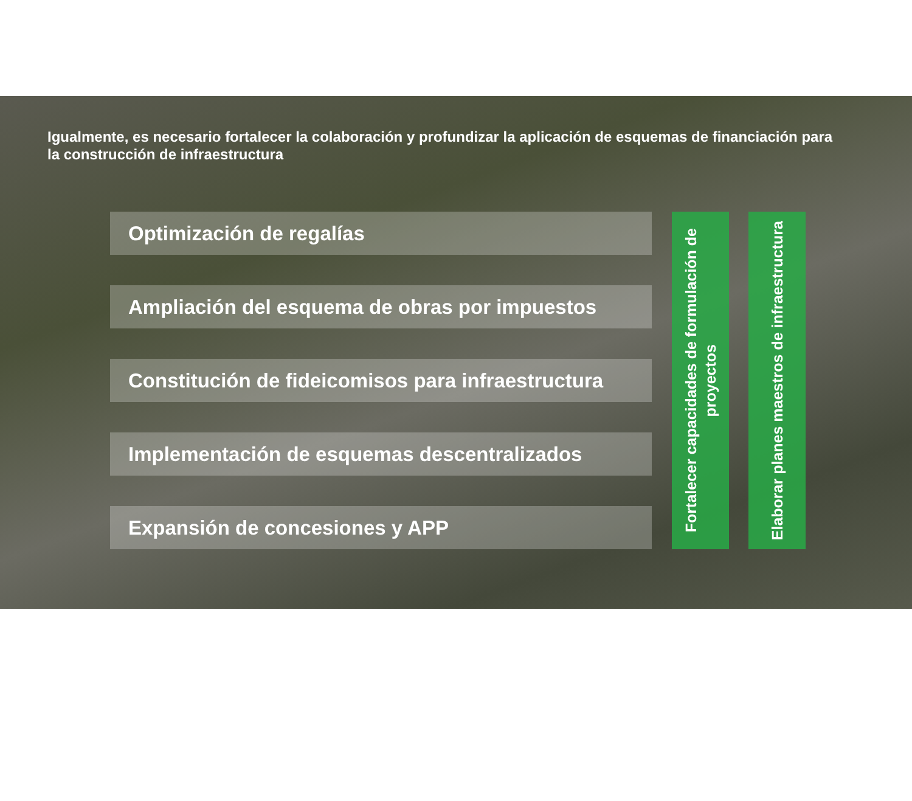Igualmente, es necesario fortalecer la colaboración y profundizar la aplicación de esquemas de financiación para la construcción de infraestructura
Optimización de regalías
Ampliación del esquema de obras por impuestos
Constitución de fideicomisos para infraestructura
Implementación de esquemas descentralizados
Expansión de concesiones y APP
Fortalecer capacidades de formulación de proyectos
Elaborar planes maestros de infraestructura